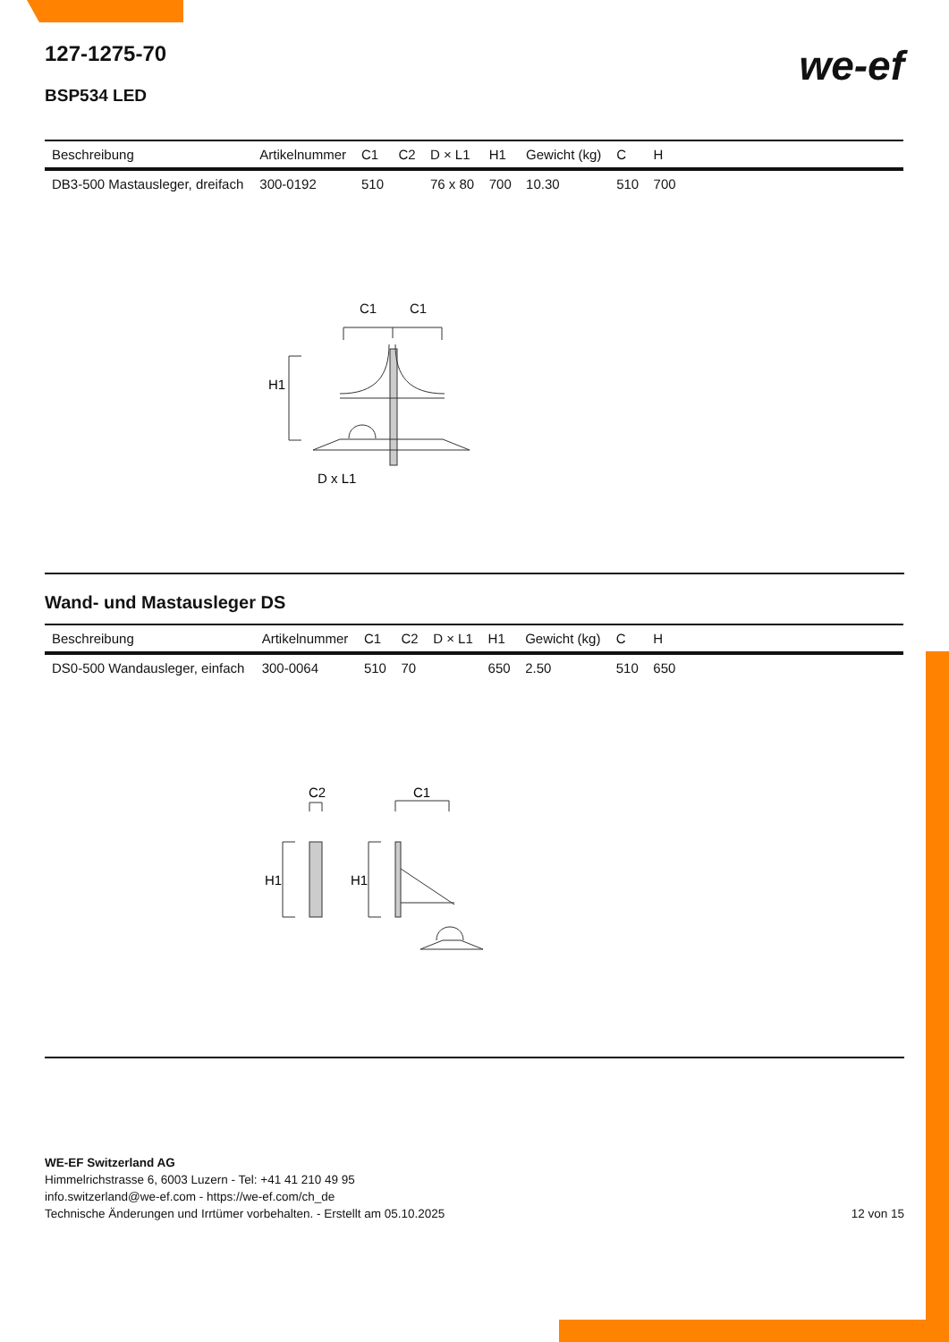we-ef
127-1275-70
BSP534 LED
| Beschreibung | Artikelnummer | C1 | C2 | D × L1 | H1 | Gewicht (kg) | C | H | |
| --- | --- | --- | --- | --- | --- | --- | --- | --- | --- |
| DB3-500 Mastausleger, dreifach | 300-0192 | 510 | | 76 x 80 | 700 | 10.30 | 510 | 700 | |
C1
C1
H1
D x L1
Wand- und Mastausleger DS
| Beschreibung | Artikelnummer | C1 | C2 | D × L1 | H1 | Gewicht (kg) | C | H | |
| --- | --- | --- | --- | --- | --- | --- | --- | --- | --- |
| DS0-500 Wandausleger, einfach | 300-0064 | 510 | 70 | | 650 | 2.50 | 510 | 650 | |
C2
C1
H1
H1
WE-EF Switzerland AG
Himmelrichstrasse 6, 6003 Luzern - Tel: +41 41 210 49 95
info.switzerland@we-ef.com - https://we-ef.com/ch_de
Technische Änderungen und Irrtümer vorbehalten. - Erstellt am 05.10.2025
12 von 15